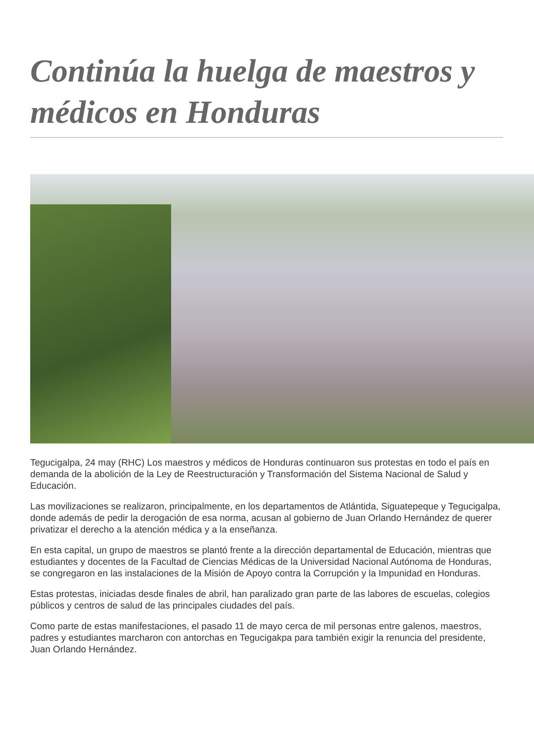Continúa la huelga de maestros y médicos en Honduras
Tegucigalpa, 24 may (RHC) Los maestros y médicos de Honduras continuaron sus protestas en todo el país en demanda de la abolición de la Ley de Reestructuración y Transformación del Sistema Nacional de Salud y Educación.
Las movilizaciones se realizaron, principalmente, en los departamentos de Atlántida, Siguatepeque y Tegucigalpa, donde además de pedir la derogación de esa norma, acusan al gobierno de Juan Orlando Hernández de querer privatizar el derecho a la atención médica y a la enseñanza.
En esta capital, un grupo de maestros se plantó frente a la dirección departamental de Educación, mientras que estudiantes y docentes de la Facultad de Ciencias Médicas de la Universidad Nacional Autónoma de Honduras, se congregaron en las instalaciones de la Misión de Apoyo contra la Corrupción y la Impunidad en Honduras.
Estas protestas, iniciadas desde finales de abril, han paralizado gran parte de las labores de escuelas, colegios públicos y centros de salud de las principales ciudades del país.
Como parte de estas manifestaciones, el pasado 11 de mayo cerca de mil personas entre galenos, maestros, padres y estudiantes marcharon con antorchas en Tegucigakpa para también exigir la renuncia del presidente, Juan Orlando Hernández.